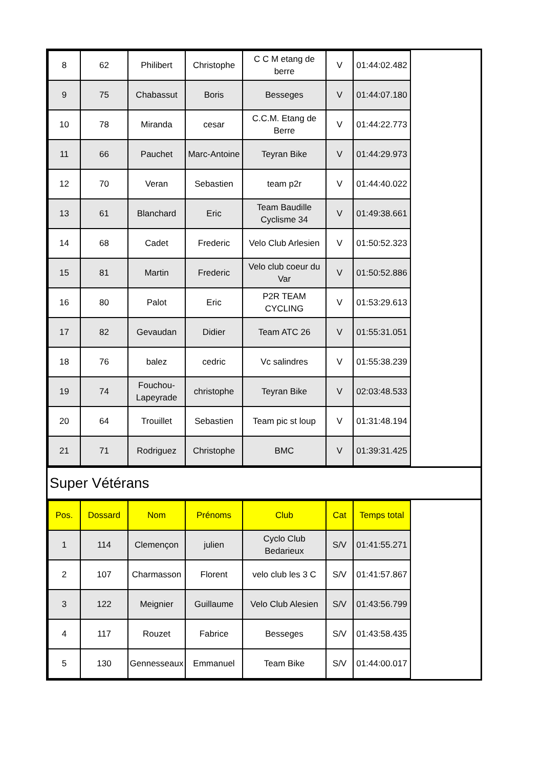| 8 | 62 | Philibert | Christophe | C C M etang de berre | V | 01:44:02.482 | |
| 9 | 75 | Chabassut | Boris | Besseges | V | 01:44:07.180 | |
| 10 | 78 | Miranda | cesar | C.C.M. Etang de Berre | V | 01:44:22.773 | |
| 11 | 66 | Pauchet | Marc-Antoine | Teyran Bike | V | 01:44:29.973 | |
| 12 | 70 | Veran | Sebastien | team p2r | V | 01:44:40.022 | |
| 13 | 61 | Blanchard | Eric | Team Baudille Cyclisme 34 | V | 01:49:38.661 | |
| 14 | 68 | Cadet | Frederic | Velo Club Arlesien | V | 01:50:52.323 | |
| 15 | 81 | Martin | Frederic | Velo club coeur du Var | V | 01:50:52.886 | |
| 16 | 80 | Palot | Eric | P2R TEAM CYCLING | V | 01:53:29.613 | |
| 17 | 82 | Gevaudan | Didier | Team ATC 26 | V | 01:55:31.051 | |
| 18 | 76 | balez | cedric | Vc salindres | V | 01:55:38.239 | |
| 19 | 74 | Fouchou-Lapeyrade | christophe | Teyran Bike | V | 02:03:48.533 | |
| 20 | 64 | Trouillet | Sebastien | Team pic st loup | V | 01:31:48.194 | |
| 21 | 71 | Rodriguez | Christophe | BMC | V | 01:39:31.425 | |
Super Vétérans
| Pos. | Dossard | Nom | Prénoms | Club | Cat | Temps total | |
| --- | --- | --- | --- | --- | --- | --- | --- |
| 1 | 114 | Clemençon | julien | Cyclo Club Bedarieux | S/V | 01:41:55.271 | |
| 2 | 107 | Charmasson | Florent | velo club les 3 C | S/V | 01:41:57.867 | |
| 3 | 122 | Meignier | Guillaume | Velo Club Alesien | S/V | 01:43:56.799 | |
| 4 | 117 | Rouzet | Fabrice | Besseges | S/V | 01:43:58.435 | |
| 5 | 130 | Gennesseaux | Emmanuel | Team Bike | S/V | 01:44:00.017 | |